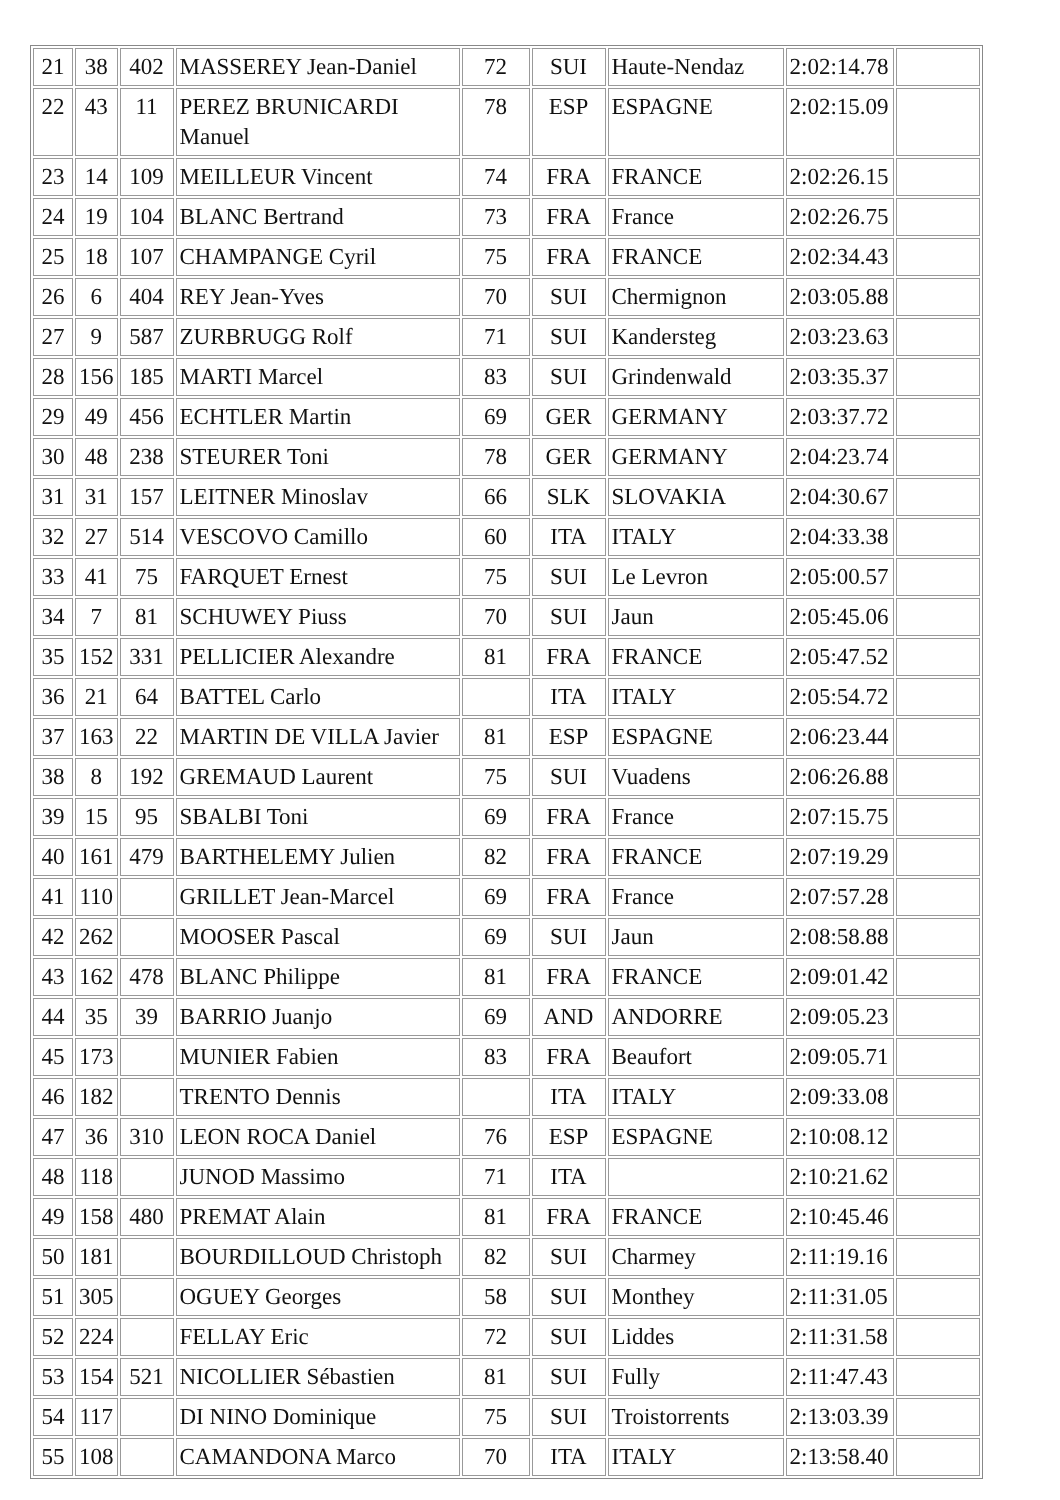| 21 | 38 | 402 | MASSEREY Jean-Daniel | 72 | SUI | Haute-Nendaz | 2:02:14.78 | |
| 22 | 43 | 11 | PEREZ BRUNICARDI Manuel | 78 | ESP | ESPAGNE | 2:02:15.09 | |
| 23 | 14 | 109 | MEILLEUR Vincent | 74 | FRA | FRANCE | 2:02:26.15 | |
| 24 | 19 | 104 | BLANC Bertrand | 73 | FRA | France | 2:02:26.75 | |
| 25 | 18 | 107 | CHAMPANGE Cyril | 75 | FRA | FRANCE | 2:02:34.43 | |
| 26 | 6 | 404 | REY Jean-Yves | 70 | SUI | Chermignon | 2:03:05.88 | |
| 27 | 9 | 587 | ZURBRUGG Rolf | 71 | SUI | Kandersteg | 2:03:23.63 | |
| 28 | 156 | 185 | MARTI Marcel | 83 | SUI | Grindenwald | 2:03:35.37 | |
| 29 | 49 | 456 | ECHTLER Martin | 69 | GER | GERMANY | 2:03:37.72 | |
| 30 | 48 | 238 | STEURER Toni | 78 | GER | GERMANY | 2:04:23.74 | |
| 31 | 31 | 157 | LEITNER Minoslav | 66 | SLK | SLOVAKIA | 2:04:30.67 | |
| 32 | 27 | 514 | VESCOVO Camillo | 60 | ITA | ITALY | 2:04:33.38 | |
| 33 | 41 | 75 | FARQUET Ernest | 75 | SUI | Le Levron | 2:05:00.57 | |
| 34 | 7 | 81 | SCHUWEY Piuss | 70 | SUI | Jaun | 2:05:45.06 | |
| 35 | 152 | 331 | PELLICIER Alexandre | 81 | FRA | FRANCE | 2:05:47.52 | |
| 36 | 21 | 64 | BATTEL Carlo | | ITA | ITALY | 2:05:54.72 | |
| 37 | 163 | 22 | MARTIN DE VILLA Javier | 81 | ESP | ESPAGNE | 2:06:23.44 | |
| 38 | 8 | 192 | GREMAUD Laurent | 75 | SUI | Vuadens | 2:06:26.88 | |
| 39 | 15 | 95 | SBALBI Toni | 69 | FRA | France | 2:07:15.75 | |
| 40 | 161 | 479 | BARTHELEMY Julien | 82 | FRA | FRANCE | 2:07:19.29 | |
| 41 | 110 | | GRILLET Jean-Marcel | 69 | FRA | France | 2:07:57.28 | |
| 42 | 262 | | MOOSER Pascal | 69 | SUI | Jaun | 2:08:58.88 | |
| 43 | 162 | 478 | BLANC Philippe | 81 | FRA | FRANCE | 2:09:01.42 | |
| 44 | 35 | 39 | BARRIO Juanjo | 69 | AND | ANDORRE | 2:09:05.23 | |
| 45 | 173 | | MUNIER Fabien | 83 | FRA | Beaufort | 2:09:05.71 | |
| 46 | 182 | | TRENTO Dennis | | ITA | ITALY | 2:09:33.08 | |
| 47 | 36 | 310 | LEON ROCA Daniel | 76 | ESP | ESPAGNE | 2:10:08.12 | |
| 48 | 118 | | JUNOD Massimo | 71 | ITA | | 2:10:21.62 | |
| 49 | 158 | 480 | PREMAT Alain | 81 | FRA | FRANCE | 2:10:45.46 | |
| 50 | 181 | | BOURDILLOUD Christoph | 82 | SUI | Charmey | 2:11:19.16 | |
| 51 | 305 | | OGUEY Georges | 58 | SUI | Monthey | 2:11:31.05 | |
| 52 | 224 | | FELLAY Eric | 72 | SUI | Liddes | 2:11:31.58 | |
| 53 | 154 | 521 | NICOLLIER Sébastien | 81 | SUI | Fully | 2:11:47.43 | |
| 54 | 117 | | DI NINO Dominique | 75 | SUI | Troistorrents | 2:13:03.39 | |
| 55 | 108 | | CAMANDONA Marco | 70 | ITA | ITALY | 2:13:58.40 | |